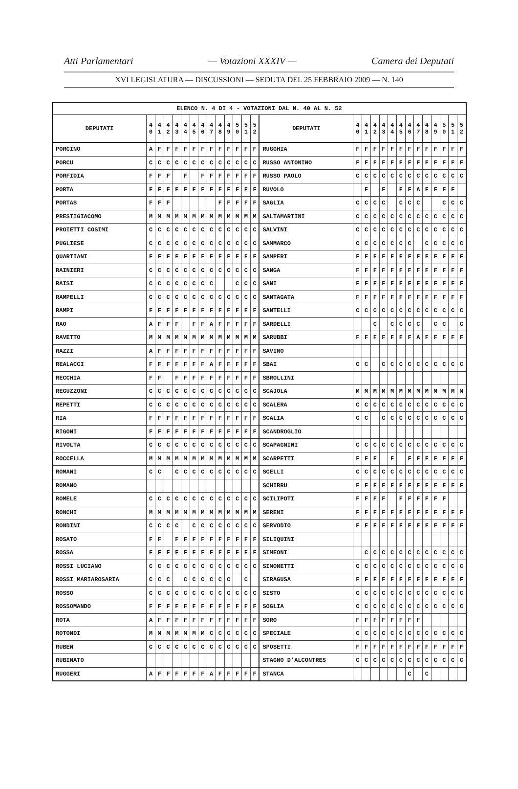Atti Parlamentari — Votazioni XXXIV — Camera dei Deputati
XVI LEGISLATURA — DISCUSSIONI — SEDUTA DEL 25 FEBBRAIO 2009 — N. 140
| ELENCO N. 4 DI 4 - VOTAZIONI DAL N. 40 AL N. 52 | | | | | | | | | | | | | | | | | | | | | | | | | | | |
| --- | --- | --- | --- | --- | --- | --- | --- | --- | --- | --- | --- | --- | --- | --- | --- | --- | --- | --- | --- | --- | --- | --- | --- | --- | --- | --- | --- |
| DEPUTATI | 4 0 | 4 1 | 4 2 | 4 3 | 4 4 | 4 5 | 4 6 | 4 7 | 4 8 | 4 9 | 5 0 | 5 1 | 5 2 | DEPUTATI | 4 0 | 4 1 | 4 2 | 4 3 | 4 4 | 4 5 | 4 6 | 4 7 | 4 8 | 4 9 | 5 0 | 5 1 | 5 2 |
| PORCINO | A | F | F | F | F | F | F | F | F | F | F | F | F | RUGGHIA | F | F | F | F | F | F | F | F | F | F | F | F | F |
| PORCU | C | C | C | C | C | C | C | C | C | C | C | C | C | RUSSO ANTONINO | F | F | F | F | F | F | F | F | F | F | F | F | F |
| PORFIDIA | F | F | F | | F | | F | F | F | F | F | F | F | RUSSO PAOLO | C | C | C | C | C | C | C | C | C | C | C | C | C |
| PORTA | F | F | F | F | F | F | F | F | F | F | F | F | F | RUVOLO | | F | | F | | F | F | A | F | F | F | F | |
| PORTAS | F | F | F | | | | | | F | F | F | F | F | SAGLIA | C | C | C | C | | C | C | C | | | C | C | C |
| PRESTIGIACOMO | M | M | M | M | M | M | M | M | M | M | M | M | M | SALTAMARTINI | C | C | C | C | C | C | C | C | C | C | C | C | C |
| PROIETTI COSIMI | C | C | C | C | C | C | C | C | C | C | C | C | C | SALVINI | C | C | C | C | C | C | C | C | C | C | C | C | C |
| PUGLIESE | C | C | C | C | C | C | C | C | C | C | C | C | C | SAMMARCO | C | C | C | C | C | C | C | | C | C | C | C | C |
| QUARTIANI | F | F | F | F | F | F | F | F | F | F | F | F | F | SAMPERI | F | F | F | F | F | F | F | F | F | F | F | F | F |
| RAINIERI | C | C | C | C | C | C | C | C | C | C | C | C | C | SANGA | F | F | F | F | F | F | F | F | F | F | F | F | F |
| RAISI | C | C | C | C | C | C | C | C | | | C | C | C | SANI | F | F | F | F | F | F | F | F | F | F | F | F | F |
| RAMPELLI | C | C | C | C | C | C | C | C | C | C | C | C | C | SANTAGATA | F | F | F | F | F | F | F | F | F | F | F | F | F |
| RAMPI | F | F | F | F | F | F | F | F | F | F | F | F | F | SANTELLI | C | C | C | C | C | C | C | C | C | C | C | C | C |
| RAO | A | F | F | F | | F | F | A | F | F | F | F | F | SARDELLI | | | C | | C | C | C | C | | C | C | | C |
| RAVETTO | M | M | M | M | M | M | M | M | M | M | M | M | M | SARUBBI | F | F | F | F | F | F | F | A | F | F | F | F | F |
| RAZZI | A | F | F | F | F | F | F | F | F | F | F | F | F | SAVINO | | | | | | | | | | | | | |
| REALACCI | F | F | F | F | F | F | F | A | F | F | F | F | F | SBAI | C | C | | C | C | C | C | C | C | C | C | C | C |
| RECCHIA | F | F | | F | F | F | F | F | F | F | F | F | F | SBROLLINI | | | | | | | | | | | | | |
| REGUZZONI | C | C | C | C | C | C | C | C | C | C | C | C | C | SCAJOLA | M | M | M | M | M | M | M | M | M | M | M | M | M |
| REPETTI | C | C | C | C | C | C | C | C | C | C | C | C | C | SCALERA | C | C | C | C | C | C | C | C | C | C | C | C | C |
| RIA | F | F | F | F | F | F | F | F | F | F | F | F | F | SCALIA | C | C | | C | C | C | C | C | C | C | C | C | C |
| RIGONI | F | F | F | F | F | F | F | F | F | F | F | F | F | SCANDROGLIO | | | | | | | | | | | | | |
| RIVOLTA | C | C | C | C | C | C | C | C | C | C | C | C | C | SCAPAGNINI | C | C | C | C | C | C | C | C | C | C | C | C | C |
| ROCCELLA | M | M | M | M | M | M | M | M | M | M | M | M | M | SCARPETTI | F | F | F | | F | | F | F | F | F | F | F | F |
| ROMANI | C | C | | C | C | C | C | C | C | C | C | C | C | SCELLI | C | C | C | C | C | C | C | C | C | C | C | C | C |
| ROMANO | | | | | | | | | | | | | | SCHIRRU | F | F | F | F | F | F | F | F | F | F | F | F | F |
| ROMELE | C | C | C | C | C | C | C | C | C | C | C | C | C | SCILIPOTI | F | F | F | F | | F | F | F | F | F | F | | |
| RONCHI | M | M | M | M | M | M | M | M | M | M | M | M | M | SERENI | F | F | F | F | F | F | F | F | F | F | F | F | F |
| RONDINI | C | C | C | C | | C | C | C | C | C | C | C | C | SERVODIO | F | F | F | F | F | F | F | F | F | F | F | F | F |
| ROSATO | F | F | | F | F | F | F | F | F | F | F | F | F | SILIQUINI | | | | | | | | | | | | | |
| ROSSA | F | F | F | F | F | F | F | F | F | F | F | F | F | SIMEONI | | C | C | C | C | C | C | C | C | C | C | C | C |
| ROSSI LUCIANO | C | C | C | C | C | C | C | C | C | C | C | C | C | SIMONETTI | C | C | C | C | C | C | C | C | C | C | C | C | C |
| ROSSI MARIAROSARIA | C | C | C | | C | C | C | C | C | C | | C | | SIRAGUSA | F | F | F | F | F | F | F | F | F | F | F | F | F |
| ROSSO | C | C | C | C | C | C | C | C | C | C | C | C | C | SISTO | C | C | C | C | C | C | C | C | C | C | C | C | C |
| ROSSOMANDO | F | F | F | F | F | F | F | F | F | F | F | F | F | SOGLIA | C | C | C | C | C | C | C | C | C | C | C | C | C |
| ROTA | A | F | F | F | F | F | F | F | F | F | F | F | F | SORO | F | F | F | F | F | F | F | F | | | | | |
| ROTONDI | M | M | M | M | M | M | M | C | C | C | C | C | C | SPECIALE | C | C | C | C | C | C | C | C | C | C | C | C | C |
| RUBEN | C | C | C | C | C | C | C | C | C | C | C | C | C | SPOSETTI | F | F | F | F | F | F | F | F | F | F | F | F | F |
| RUBINATO | | | | | | | | | | | | | | STAGNO D’ALCONTRES | C | C | C | C | C | C | C | C | C | C | C | C | C |
| RUGGERI | A | F | F | F | F | F | F | A | F | F | F | F | F | STANCA | | | | | | | C | | C | | | | |